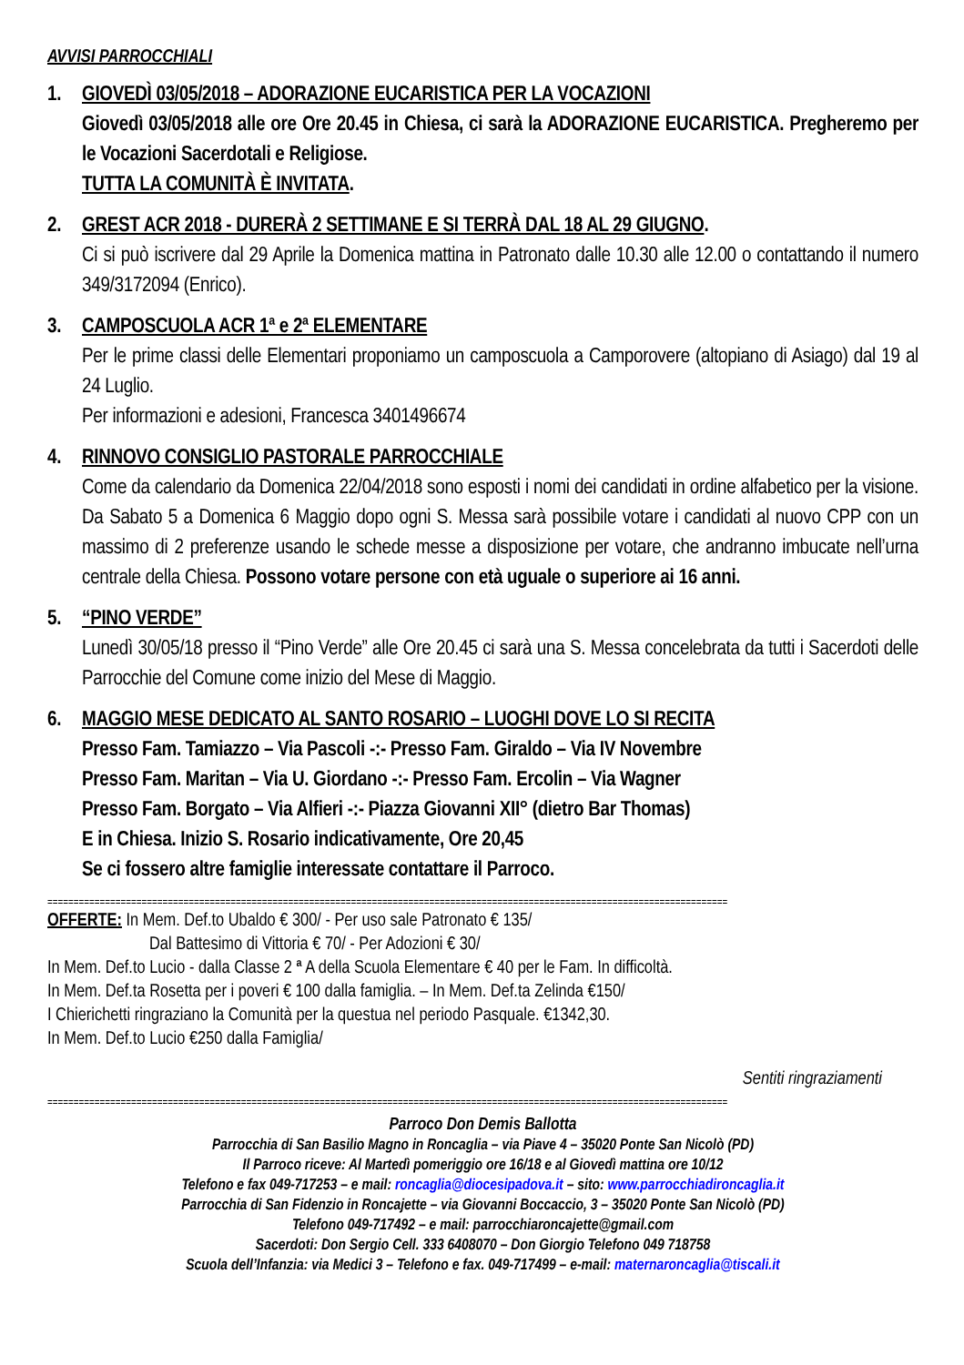AVVISI PARROCCHIALI
1. GIOVEDÌ 03/05/2018 – ADORAZIONE EUCARISTICA PER LA VOCAZIONI
Giovedì 03/05/2018 alle ore Ore 20.45 in Chiesa, ci sarà la ADORAZIONE EUCARISTICA. Pregheremo per le Vocazioni Sacerdotali e Religiose.
TUTTA LA COMUNITÀ È INVITATA.
2. GREST ACR 2018 - DURERÀ 2 SETTIMANE E SI TERRÀ DAL 18 AL 29 GIUGNO.
Ci si può iscrivere dal 29 Aprile la Domenica mattina in Patronato dalle 10.30 alle 12.00 o contattando il numero 349/3172094 (Enrico).
3. CAMPOSCUOLA ACR 1ª e 2ª ELEMENTARE
Per le prime classi delle Elementari proponiamo un camposcuola a Camporovere (altopiano di Asiago) dal 19 al 24 Luglio.
Per informazioni e adesioni, Francesca 3401496674
4. RINNOVO CONSIGLIO PASTORALE PARROCCHIALE
Come da calendario da Domenica 22/04/2018 sono esposti i nomi dei candidati in ordine alfabetico per la visione. Da Sabato 5 a Domenica 6 Maggio dopo ogni S. Messa sarà possibile votare i candidati al nuovo CPP con un massimo di 2 preferenze usando le schede messe a disposizione per votare, che andranno imbucate nell’urna centrale della Chiesa. Possono votare persone con età uguale o superiore ai 16 anni.
5. “PINO VERDE”
Lunedì 30/05/18 presso il “Pino Verde” alle Ore 20.45 ci sarà una S. Messa concelebrata da tutti i Sacerdoti delle Parrocchie del Comune come inizio del Mese di Maggio.
6. MAGGIO MESE DEDICATO AL SANTO ROSARIO – LUOGHI DOVE LO SI RECITA
Presso Fam. Tamiazzo – Via Pascoli -:- Presso Fam. Giraldo – Via IV Novembre
Presso Fam. Maritan – Via U. Giordano -:- Presso Fam. Ercolin – Via Wagner
Presso Fam. Borgato – Via Alfieri -:- Piazza Giovanni XII° (dietro Bar Thomas)
E in Chiesa. Inizio S. Rosario indicativamente, Ore 20,45
Se ci fossero altre famiglie interessate contattare il Parroco.
==================================================================================================================================
OFFERTE: In Mem. Def.to Ubaldo € 300/ - Per uso sale Patronato € 135/
Dal Battesimo di Vittoria € 70/ - Per Adozioni € 30/
In Mem. Def.to Lucio - dalla Classe 2 ª A della Scuola Elementare € 40 per le Fam. In difficoltà.
In Mem. Def.ta Rosetta per i poveri € 100 dalla famiglia. – In Mem. Def.ta Zelinda €150/
I Chierichetti ringraziano la Comunità per la questua nel periodo Pasquale. €1342,30.
In Mem. Def.to Lucio €250 dalla Famiglia/
Sentiti ringraziamenti
==================================================================================================================================
Parroco Don Demis Ballotta
Parrocchia di San Basilio Magno in Roncaglia – via Piave 4 – 35020 Ponte San Nicolò (PD)
Il Parroco riceve: Al Martedì pomeriggio ore 16/18 e al Giovedì mattina ore 10/12
Telefono e fax 049-717253 – e mail: roncaglia@diocesipadova.it – sito: www.parrocchiadironcaglia.it
Parrocchia di San Fidenzio in Roncajette – via Giovanni Boccaccio, 3 – 35020 Ponte San Nicolò (PD)
Telefono 049-717492 – e mail: parrocchiaroncajette@gmail.com
Sacerdoti: Don Sergio Cell. 333 6408070 – Don Giorgio Telefono 049 718758
Scuola dell’Infanzia: via Medici 3 – Telefono e fax. 049-717499 – e-mail: maternaroncaglia@tiscali.it